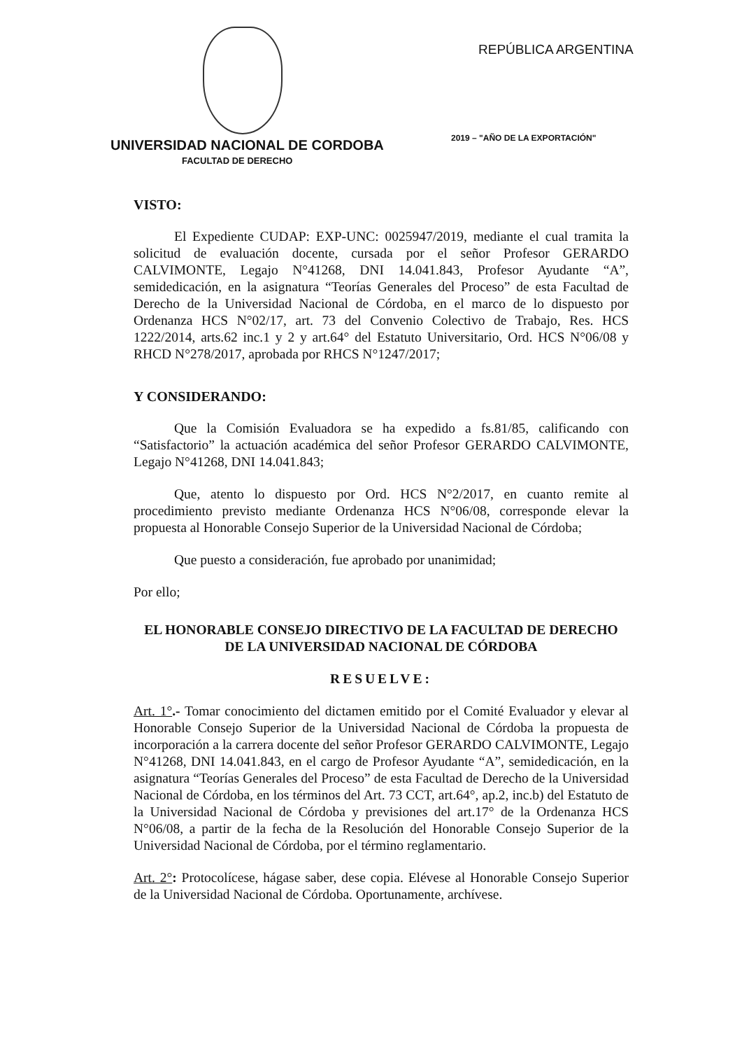REPÚBLICA ARGENTINA
2019 – "AÑO DE LA EXPORTACIÓN"
UNIVERSIDAD NACIONAL DE CORDOBA
FACULTAD DE DERECHO
VISTO:
El Expediente CUDAP: EXP-UNC: 0025947/2019, mediante el cual tramita la solicitud de evaluación docente, cursada por el señor Profesor GERARDO CALVIMONTE, Legajo N°41268, DNI 14.041.843, Profesor Ayudante “A”, semidedicación, en la asignatura “Teorías Generales del Proceso” de esta Facultad de Derecho de la Universidad Nacional de Córdoba, en el marco de lo dispuesto por Ordenanza HCS N°02/17, art. 73 del Convenio Colectivo de Trabajo, Res. HCS 1222/2014, arts.62 inc.1 y 2 y art.64° del Estatuto Universitario, Ord. HCS N°06/08 y RHCD N°278/2017, aprobada por RHCS N°1247/2017;
Y CONSIDERANDO:
Que la Comisión Evaluadora se ha expedido a fs.81/85, calificando con “Satisfactorio” la actuación académica del señor Profesor GERARDO CALVIMONTE, Legajo N°41268, DNI 14.041.843;
Que, atento lo dispuesto por Ord. HCS N°2/2017, en cuanto remite al procedimiento previsto mediante Ordenanza HCS N°06/08, corresponde elevar la propuesta al Honorable Consejo Superior de la Universidad Nacional de Córdoba;
Que puesto a consideración, fue aprobado por unanimidad;
Por ello;
EL HONORABLE CONSEJO DIRECTIVO DE LA FACULTAD DE DERECHO
DE LA UNIVERSIDAD NACIONAL DE CÓRDOBA
RESUELVE:
Art. 1°.- Tomar conocimiento del dictamen emitido por el Comité Evaluador y elevar al Honorable Consejo Superior de la Universidad Nacional de Córdoba la propuesta de incorporación a la carrera docente del señor Profesor GERARDO CALVIMONTE, Legajo N°41268, DNI 14.041.843, en el cargo de Profesor Ayudante “A”, semidedicación, en la asignatura “Teorías Generales del Proceso” de esta Facultad de Derecho de la Universidad Nacional de Córdoba, en los términos del Art. 73 CCT, art.64°, ap.2, inc.b) del Estatuto de la Universidad Nacional de Córdoba y previsiones del art.17° de la Ordenanza HCS N°06/08, a partir de la fecha de la Resolución del Honorable Consejo Superior de la Universidad Nacional de Córdoba, por el término reglamentario.
Art. 2°: Protocolícese, hágase saber, dese copia. Elévese al Honorable Consejo Superior de la Universidad Nacional de Córdoba. Oportunamente, archívese.